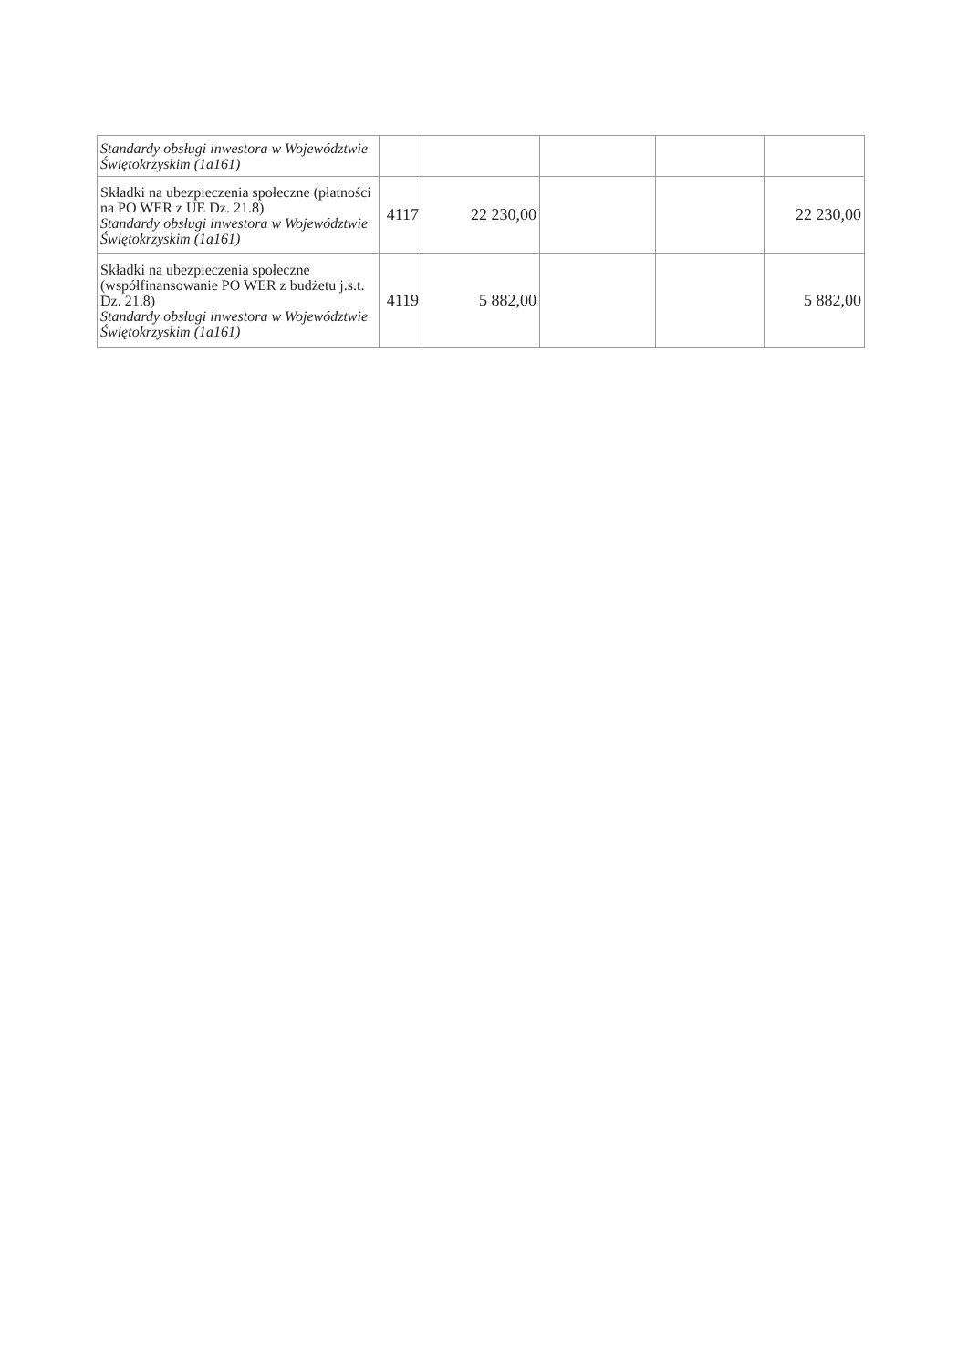| Standardy obsługi inwestora w Województwie Świętokrzyskim (1a161) | | | | | |
| Składki na ubezpieczenia społeczne (płatności na PO WER z UE Dz. 21.8) Standardy obsługi inwestora w Województwie Świętokrzyskim (1a161) | 4117 | 22 230,00 | | | 22 230,00 |
| Składki na ubezpieczenia społeczne (współfinansowanie PO WER z budżetu j.s.t. Dz. 21.8) Standardy obsługi inwestora w Województwie Świętokrzyskim (1a161) | 4119 | 5 882,00 | | | 5 882,00 |